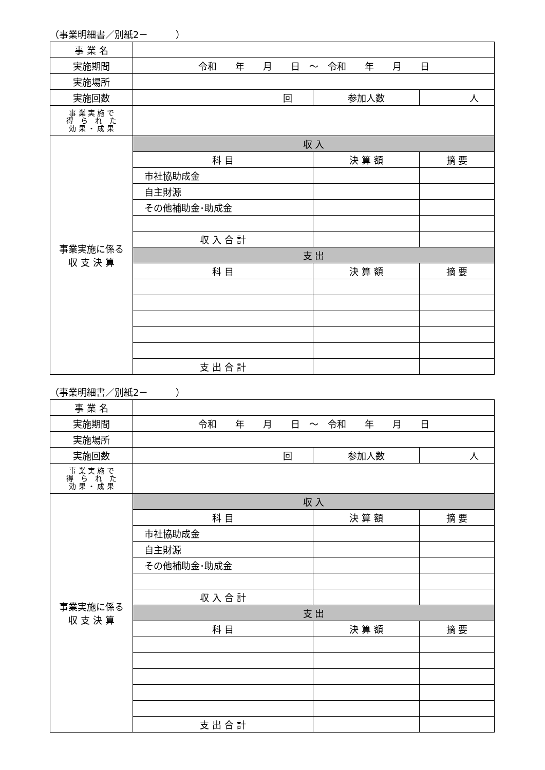（事業明細書／別紙2－　　　）
| 事 業 名 | | | |
| 実施期間 | 令和 年 月 日 ～ 令和 年 月 日 | | |
| 実施場所 | | | |
| 実施回数 | 回 | 参加人数 | 人 |
| 事 業 実 施 で 得 ら れ た 効 果 ・ 成 果 | | | |
| 事業実施に係る 収 支 決 算 | 収 入 | | |
| | 科 目 | 決 算 額 | 摘 要 |
| | 市社協助成金 | | |
| | 自主財源 | | |
| | その他補助金･助成金 | | |
| | 収 入 合 計 | | |
| | 支 出 | | |
| | 科 目 | 決 算 額 | 摘 要 |
| | 支 出 合 計 | | |
（事業明細書／別紙2－　　　）
| 事 業 名 | | | |
| 実施期間 | 令和 年 月 日 ～ 令和 年 月 日 | | |
| 実施場所 | | | |
| 実施回数 | 回 | 参加人数 | 人 |
| 事 業 実 施 で 得 ら れ た 効 果 ・ 成 果 | | | |
| 事業実施に係る 収 支 決 算 | 収 入 | | |
| | 科 目 | 決 算 額 | 摘 要 |
| | 市社協助成金 | | |
| | 自主財源 | | |
| | その他補助金･助成金 | | |
| | 収 入 合 計 | | |
| | 支 出 | | |
| | 科 目 | 決 算 額 | 摘 要 |
| | 支 出 合 計 | | |